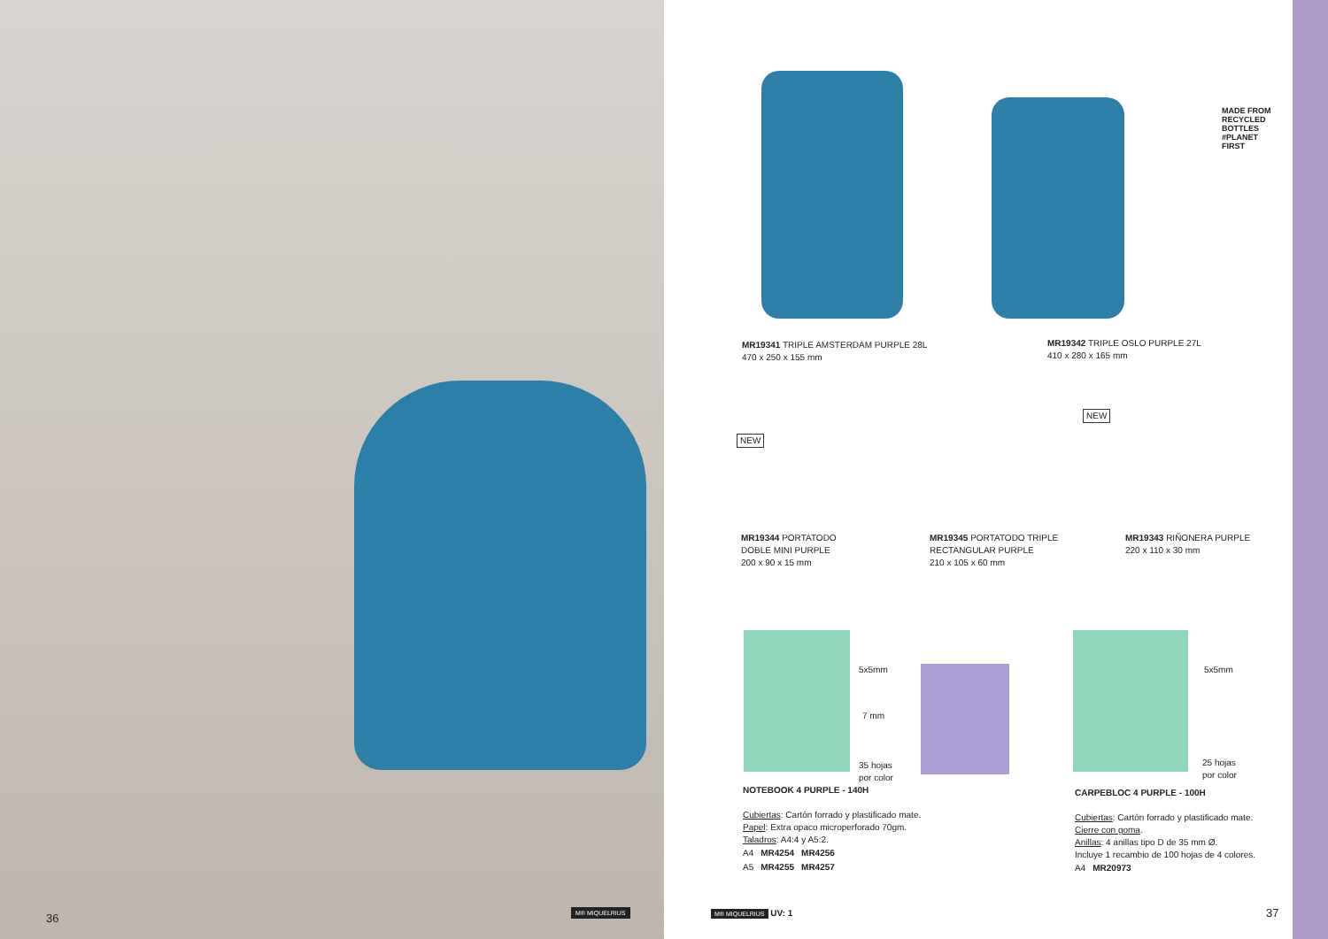36
M® MIQUELRIUS
MADE FROM
RECYCLED
BOTTLES
#PLANET
FIRST
MR19341 TRIPLE AMSTERDAM PURPLE 28L
470 x 250 x 155 mm
MR19342 TRIPLE OSLO PURPLE 27L
410 x 280 x 165 mm
NEW
NEW
MR19344 PORTATODO
DOBLE MINI PURPLE
200 x 90 x 15 mm
MR19345 PORTATODO TRIPLE
RECTANGULAR PURPLE
210 x 105 x 60 mm
MR19343 RIÑONERA PURPLE
220 x 110 x 30 mm
5x5mm
7 mm
35 hojas
por color
5x5mm
25 hojas
por color
NOTEBOOK 4 PURPLE - 140H
Cubiertas: Cartón forrado y plastificado mate.
Papel: Extra opaco microperforado 70gm.
Taladros: A4:4 y A5:2.
| A4 | MR4254 | MR4256 |
| A5 | MR4255 | MR4257 |
CARPEBLOC 4 PURPLE - 100H
Cubiertas: Cartón forrado y plastificado mate.
Cierre con goma.
Anillas: 4 anillas tipo D de 35 mm Ø.
Incluye 1 recambio de 100 hojas de 4 colores.
| A4 | MR20973 |
M® MIQUELRIUS UV: 1 37